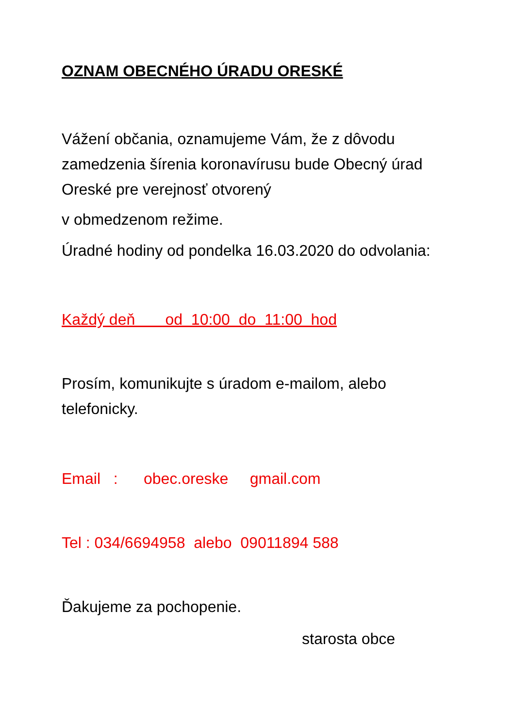OZNAM OBECNÉHO ÚRADU ORESKÉ
Vážení občania, oznamujeme Vám, že z dôvodu zamedzenia šírenia koronavírusu bude Obecný úrad Oreské pre verejnosť otvorený
v obmedzenom režime.
Úradné hodiny od pondelka 16.03.2020 do odvolania:
Každý deň od 10:00 do 11:00 hod
Prosím, komunikujte s úradom e-mailom, alebo telefonicky.
Email : obec.oreske gmail.com
Tel : 034/6694958 alebo 09011894 588
Ďakujeme za pochopenie.
starosta obce